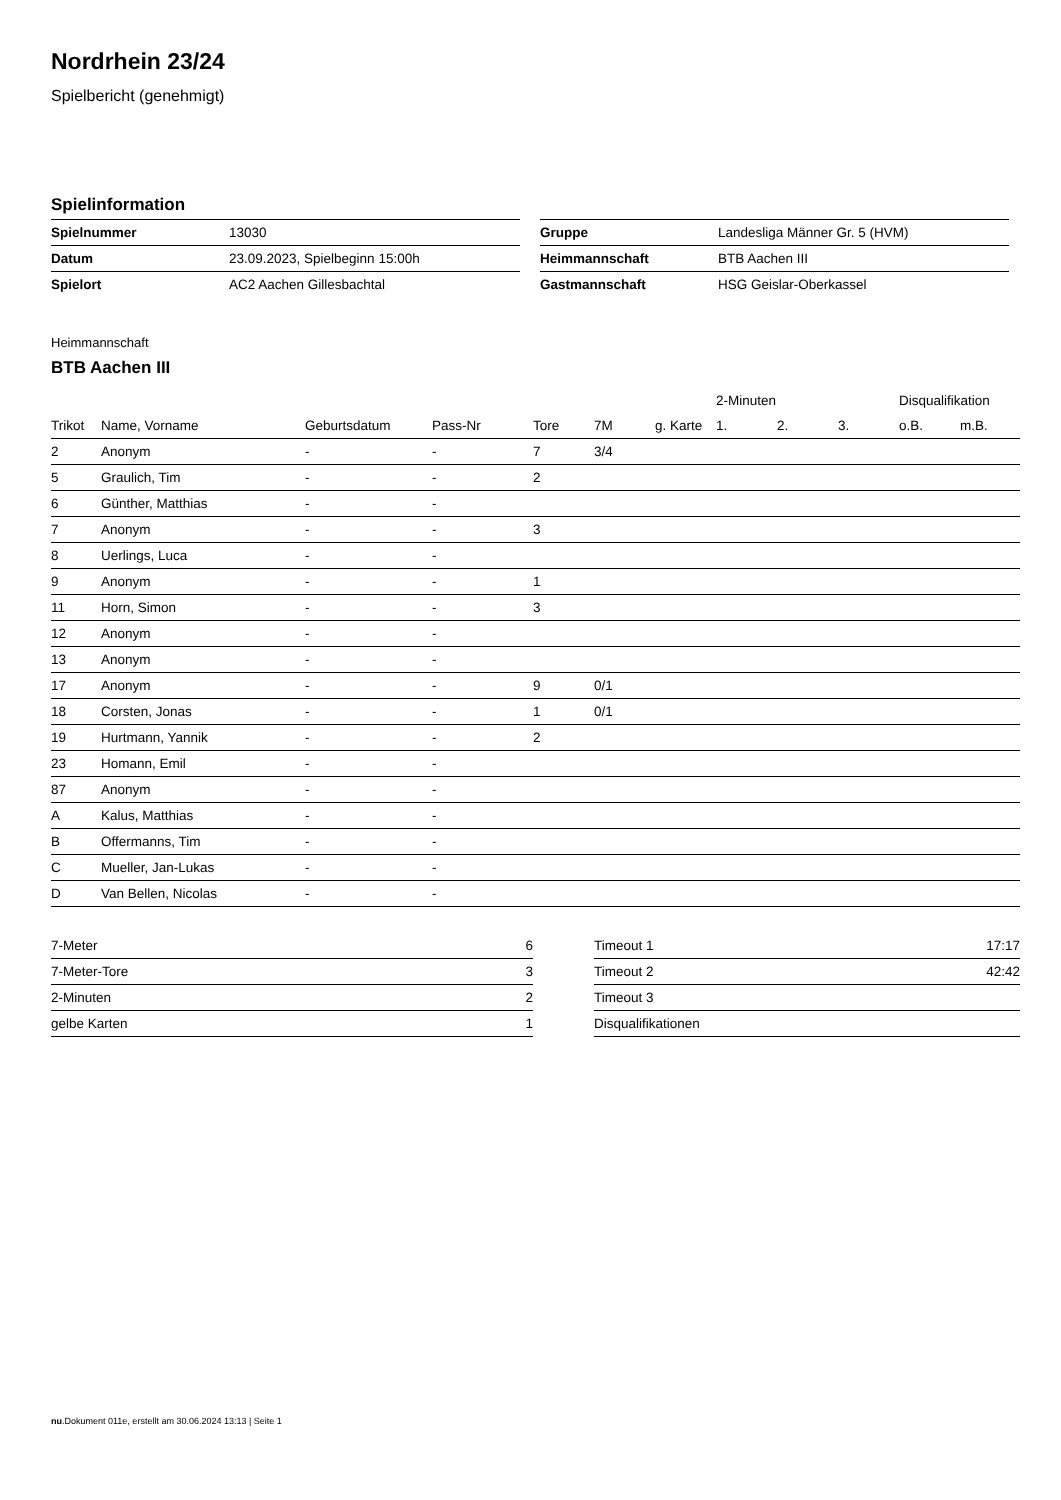Nordrhein 23/24
Spielbericht (genehmigt)
Spielinformation
| Spielnummer | 13030 |
| Datum | 23.09.2023, Spielbeginn 15:00h |
| Spielort | AC2 Aachen Gillesbachtal |
| Gruppe | Landesliga Männer Gr. 5 (HVM) |
| Heimmannschaft | BTB Aachen III |
| Gastmannschaft | HSG Geislar-Oberkassel |
Heimmannschaft
BTB Aachen III
| | | | | | | | 2-Minuten | | | Disqualifikation | |
| --- | --- | --- | --- | --- | --- | --- | --- | --- | --- | --- | --- |
| Trikot | Name, Vorname | Geburtsdatum | Pass-Nr | Tore | 7M | g. Karte | 1. | 2. | 3. | o.B. | m.B. |
| 2 | Anonym | - | - | 7 | 3/4 | | | | | | |
| 5 | Graulich, Tim | - | - | 2 | | | | | | | |
| 6 | Günther, Matthias | - | - | | | | | | | | |
| 7 | Anonym | - | - | 3 | | | | | | | |
| 8 | Uerlings, Luca | - | - | | | | | | | | |
| 9 | Anonym | - | - | 1 | | | | | | | |
| 11 | Horn, Simon | - | - | 3 | | | | | | | |
| 12 | Anonym | - | - | | | | | | | | |
| 13 | Anonym | - | - | | | | | | | | |
| 17 | Anonym | - | - | 9 | 0/1 | | | | | | |
| 18 | Corsten, Jonas | - | - | 1 | 0/1 | | | | | | |
| 19 | Hurtmann, Yannik | - | - | 2 | | | | | | | |
| 23 | Homann, Emil | - | - | | | | | | | | |
| 87 | Anonym | - | - | | | | | | | | |
| A | Kalus, Matthias | - | - | | | | | | | | |
| B | Offermanns, Tim | - | - | | | | | | | | |
| C | Mueller, Jan-Lukas | - | - | | | | | | | | |
| D | Van Bellen, Nicolas | - | - | | | | | | | | |
| 7-Meter | 6 |
| 7-Meter-Tore | 3 |
| 2-Minuten | 2 |
| gelbe Karten | 1 |
| Timeout 1 | 17:17 |
| Timeout 2 | 42:42 |
| Timeout 3 | |
| Disqualifikationen | |
nu.Dokument 011e, erstellt am 30.06.2024 13:13 | Seite 1